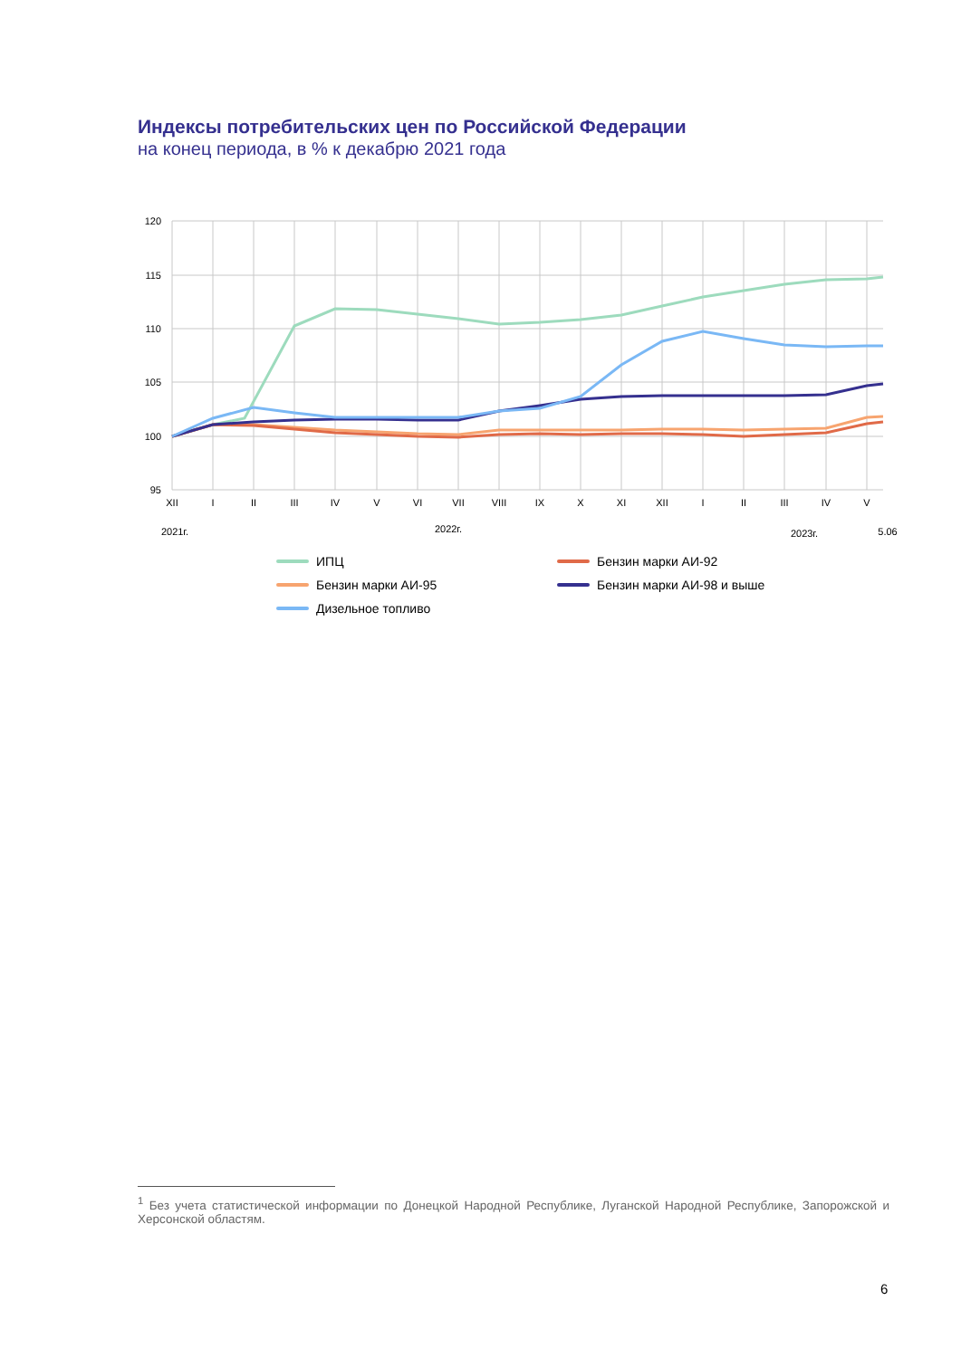Индексы потребительских цен по Российской Федерации
на конец периода, в % к декабрю 2021 года
120
115
110
105
100
95
XII
I
II
III
IV
V
VI
VII
VIII
IX
X
XI
XII
I
II
III
IV
V
2021г.
2022г.
2023г.
5.06
ИПЦ
Бензин марки АИ-92
Бензин марки АИ-95
Бензин марки АИ-98 и выше
Дизельное топливо
<sup>1</sup> Без учета статистической информации по Донецкой Народной Республике, Луганской Народной Республике, Запорожской и Херсонской областям.
6